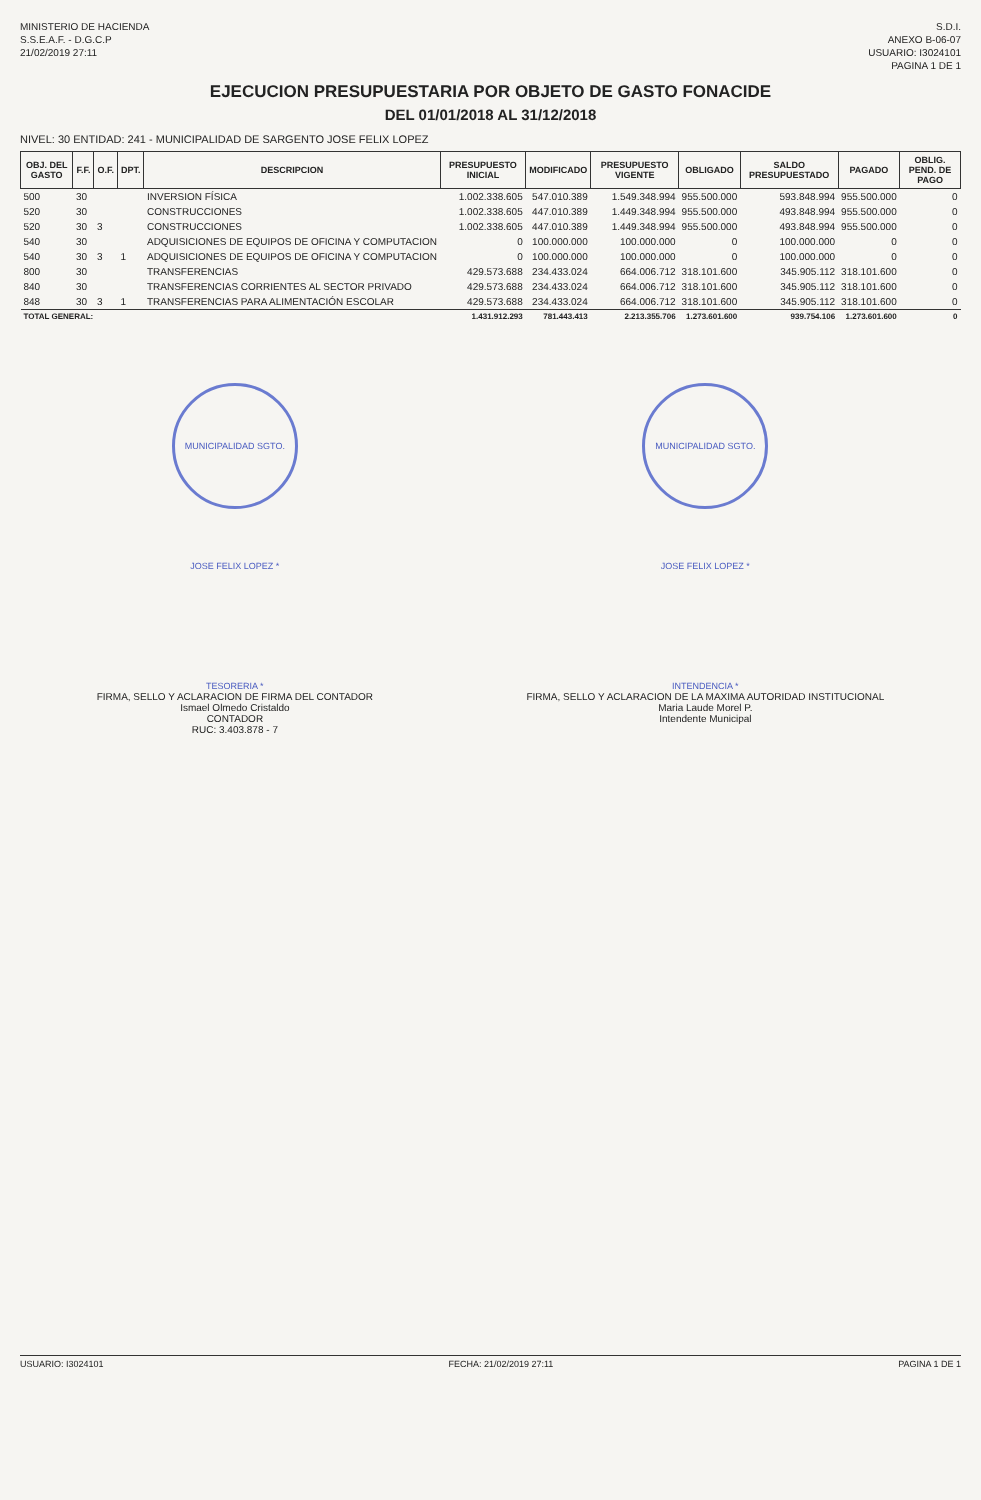MINISTERIO DE HACIENDA
S.S.E.A.F. - D.G.C.P
21/02/2019 27:11
S.D.I.
ANEXO B-06-07
USUARIO: I3024101
PAGINA 1 DE 1
EJECUCION PRESUPUESTARIA POR OBJETO DE GASTO FONACIDE
DEL 01/01/2018 AL 31/12/2018
NIVEL: 30 ENTIDAD: 241 - MUNICIPALIDAD DE SARGENTO JOSE FELIX LOPEZ
| OBJ. DEL GASTO | F.F. | O.F. | DPT. | DESCRIPCION | PRESUPUESTO INICIAL | MODIFICADO | PRESUPUESTO VIGENTE | OBLIGADO | SALDO PRESUPUESTADO | PAGADO | OBLIG. PEND. DE PAGO |
| --- | --- | --- | --- | --- | --- | --- | --- | --- | --- | --- | --- |
| 500 | 30 | | | INVERSION FÍSICA | 1.002.338.605 | 547.010.389 | 1.549.348.994 | 955.500.000 | 593.848.994 | 955.500.000 | 0 |
| 520 | 30 | | | CONSTRUCCIONES | 1.002.338.605 | 447.010.389 | 1.449.348.994 | 955.500.000 | 493.848.994 | 955.500.000 | 0 |
| 520 | 30 | 3 | | CONSTRUCCIONES | 1.002.338.605 | 447.010.389 | 1.449.348.994 | 955.500.000 | 493.848.994 | 955.500.000 | 0 |
| 540 | 30 | | | ADQUISICIONES DE EQUIPOS DE OFICINA Y COMPUTACION | 0 | 100.000.000 | 100.000.000 | 0 | 100.000.000 | 0 | 0 |
| 540 | 30 | 3 | 1 | ADQUISICIONES DE EQUIPOS DE OFICINA Y COMPUTACION | 0 | 100.000.000 | 100.000.000 | 0 | 100.000.000 | 0 | 0 |
| 800 | 30 | | | TRANSFERENCIAS | 429.573.688 | 234.433.024 | 664.006.712 | 318.101.600 | 345.905.112 | 318.101.600 | 0 |
| 840 | 30 | | | TRANSFERENCIAS CORRIENTES AL SECTOR PRIVADO | 429.573.688 | 234.433.024 | 664.006.712 | 318.101.600 | 345.905.112 | 318.101.600 | 0 |
| 848 | 30 | 3 | 1 | TRANSFERENCIAS PARA ALIMENTACIÓN ESCOLAR | 429.573.688 | 234.433.024 | 664.006.712 | 318.101.600 | 345.905.112 | 318.101.600 | 0 |
| TOTAL GENERAL: | | | | | 1.431.912.293 | 781.443.413 | 2.213.355.706 | 1.273.601.600 | 939.754.106 | 1.273.601.600 | 0 |
MUNICIPALIDAD SGTO. JOSE FELIX LOPEZ * TESORERIA *
FIRMA, SELLO Y ACLARACION DE FIRMA DEL CONTADOR
Ismael Olmedo Cristaldo
CONTADOR
RUC: 3.403.878 - 7
MUNICIPALIDAD SGTO. JOSE FELIX LOPEZ * INTENDENCIA *
FIRMA, SELLO Y ACLARACION DE LA MAXIMA AUTORIDAD INSTITUCIONAL
Maria Laude Morel P.
Intendente Municipal
USUARIO: I3024101 FECHA: 21/02/2019 27:11 PAGINA 1 DE 1